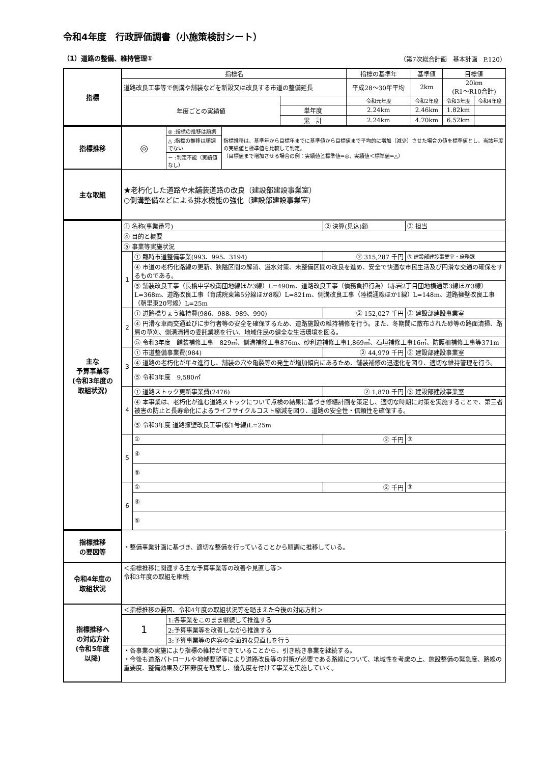令和4年度　行政評価調書（小施策検討シート）
（1）道路の整備、維持管理① （第7次総合計画　基本計画　P.120）
| 指標 | 指標名 | | 指標の基準年 | 基準値 | 目標値 | |
| | 道路改良工事等で側溝や舗装などを新設又は改良する市道の整備延長 | | 平成28～30年平均 | 2km | 20km (R1～R10合計) | |
| | 年度ごとの実績値 | | 令和元年度 | 令和2年度 | 令和3年度 | 令和4年度 |
| | | 単年度 | 2.24km | 2.46km | 1.82km | |
| | | 累 計 | 2.24km | 4.70km | 6.52km | |
| 指標推移 | ◎ | ◎ :指標の推移は順調 | 指標推移は、基準年から目標年までに基準値から目標値まで平均的に増加（減少）させた場合の値を標準値とし、当該年度の実績値と標準値を比較して判定。 （目標値まで増加させる場合の例：実績値≧標準値⇒◎、実績値＜標準値⇒△） |
| | | △ :指標の推移は順調でない | |
| | | － :判定不能（実績値なし） | |
| 主な取組 | ★老朽化した道路や未舗装道路の改良（建設部建設事業室） ○側溝整備などによる排水機能の強化（建設部建設事業室） | | |
| 主な 予算事業等 (令和3年度の 取組状況) | ① 名称(事業番号) | | ② 決算(見込)額 | ③ 担当 |
| | ④ 目的と概要 | | | |
| | ⑤ 事業等実施状況 | | | |
| | 1 | ① 臨時市道整備事業(993、995、3194) | ② 315,287 千円 | ③ 建設部建設事業室・庶務課 |
| | | ④ 市道の老朽化路線の更新、狭隘区間の解消、溢水対策、未整備区間の改良を進め、安全で快適な市民生活及び円滑な交通の確保をするものである。 | | |
| | | ⑤ 舗装改良工事（長橋中学校南団地線ほか3線）L=490m、道路改良工事（債務負担行為）（赤岩2丁目団地横通第3線ほか3線）L=368m、道路改良工事（育成院東第5分線ほか8線）L=821m、側溝改良工事（陸橋通線ほか1線）L=148m、道路擁壁改良工事（朝里東20号線）L=25m | | |
| | 2 | ① 道路橋りょう維持費(986、988、989、990) | ② 152,027 千円 | ③ 建設部建設事業室 |
| | | ④ 円滑な車両交通並びに歩行者等の安全を確保するため、道路施設の維持補修を行う。また、冬期間に散布された砂等の路面清掃、路肩の草刈、側溝清掃の委託業務を行い、地域住民の健全な生活環境を図る。 | | |
| | | ⑤ 令和3年度 舗装補修工事 829㎡、側溝補修工事876m、砂利道補修工事1,869㎡、石垣補修工事16㎡、防護柵補修工事等371m | | |
| | 3 | ① 市道整備事業費(984) | ② 44,979 千円 | ③ 建設部建設事業室 |
| | | ④ 道路の老朽化が年々進行し、舗装の穴や亀裂等の発生が増加傾向にあるため、舗装補修の迅速化を図り、適切な維持管理を行う。 | | |
| | | ⑤ 令和3年度 9,580㎡ | | |
| | 4 | ① 道路ストック更新事業費(2476) | ② 1,870 千円 | ③ 建設部建設事業室 |
| | | ④ 本事業は、老朽化が進む道路ストックについて点検の結果に基づき修繕計画を策定し、適切な時期に対策を実施することで、第三者被害の防止と長寿命化によるライフサイクルコスト縮減を図り、道路の安全性・信頼性を確保する。 | | |
| | | ⑤ 令和3年度 道路擁壁改良工事(桜1号線)L=25m | | |
| | 5 | ① | ② 千円 | ③ |
| | | ④ | | |
| | | ⑤ | | |
| | 6 | ① | ② 千円 | ③ |
| | | ④ | | |
| | | ⑤ | | |
| 指標推移 の要因等 | ・整備事業計画に基づき、適切な整備を行っていることから順調に推移している。 | |
| 令和4年度の 取組状況 | ＜指標推移に関連する主な予算事業等の改善や見直し等＞ 令和3年度の取組を継続 | |
| 指標推移へ の対応方針 (令和5年度 以降) | ＜指標推移の要因、令和4年度の取組状況等を踏まえた今後の対応方針＞ | |
| | 1 | 1:各事業をこのまま継続して推進する |
| | | 2:予算事業等を改善しながら推進する |
| | | 3:予算事業等の内容の全面的な見直しを行う |
| | ・各事業の実施により指標の維持ができていることから、引き続き事業を継続する。 ・今後も道路パトロールや地域要望等により道路改良等の対策が必要である路線について、地域性を考慮の上、施設整備の緊急度、路線の重要度、整備効果及び困難度を勘案し、優先度を付けて事業を実施していく。 | |